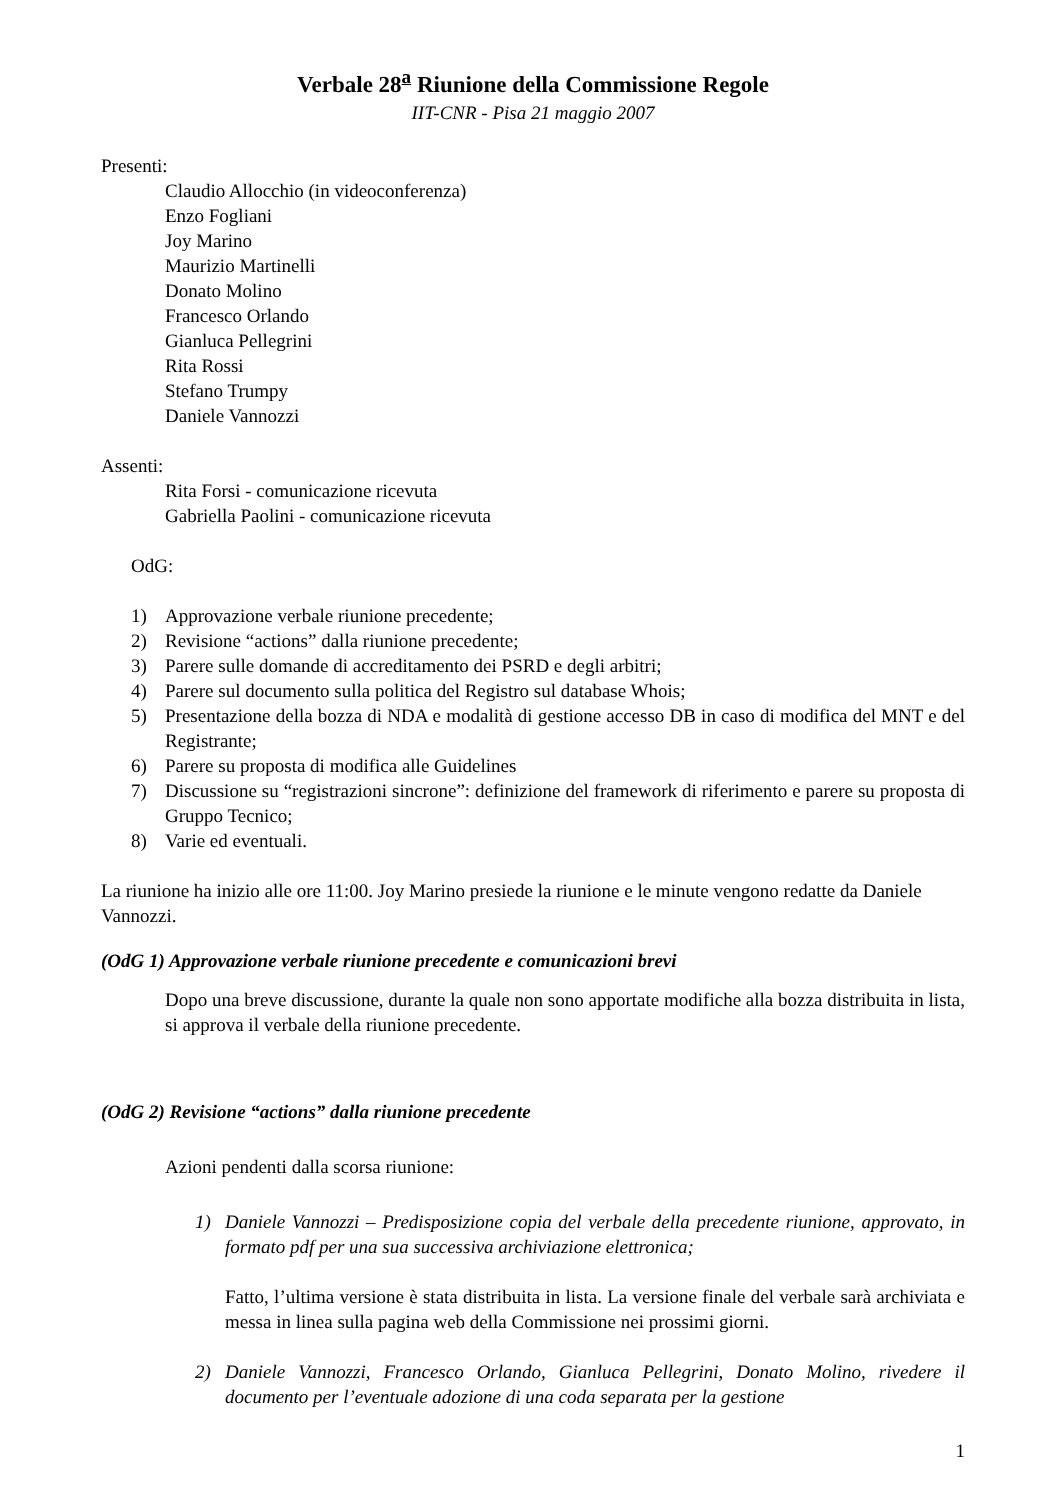Verbale 28<sup>a</sup> Riunione della Commissione Regole
IIT-CNR - Pisa 21 maggio 2007
Presenti:
Claudio Allocchio (in videoconferenza)
Enzo Fogliani
Joy Marino
Maurizio Martinelli
Donato Molino
Francesco Orlando
Gianluca Pellegrini
Rita Rossi
Stefano Trumpy
Daniele Vannozzi
Assenti:
Rita Forsi - comunicazione ricevuta
Gabriella Paolini - comunicazione ricevuta
OdG:
1) Approvazione verbale riunione precedente;
2) Revisione “actions” dalla riunione precedente;
3) Parere sulle domande di accreditamento dei PSRD e degli arbitri;
4) Parere sul documento sulla politica del Registro sul database Whois;
5) Presentazione della bozza di NDA e modalità di gestione accesso DB in caso di modifica del MNT e del Registrante;
6) Parere su proposta di modifica alle Guidelines
7) Discussione su “registrazioni sincrone”: definizione del framework di riferimento e parere su proposta di Gruppo Tecnico;
8) Varie ed eventuali.
La riunione ha inizio alle ore 11:00. Joy Marino presiede la riunione e le minute vengono redatte da Daniele Vannozzi.
(OdG 1) Approvazione verbale riunione precedente e comunicazioni brevi
Dopo una breve discussione, durante la quale non sono apportate modifiche alla bozza distribuita in lista, si approva il verbale della riunione precedente.
(OdG 2) Revisione “actions” dalla riunione precedente
Azioni pendenti dalla scorsa riunione:
1) Daniele Vannozzi – Predisposizione copia del verbale della precedente riunione, approvato, in formato pdf per una sua successiva archiviazione elettronica;
Fatto, l’ultima versione è stata distribuita in lista. La versione finale del verbale sarà archiviata e messa in linea sulla pagina web della Commissione nei prossimi giorni.
2) Daniele Vannozzi, Francesco Orlando, Gianluca Pellegrini, Donato Molino, rivedere il documento per l’eventuale adozione di una coda separata per la gestione
1